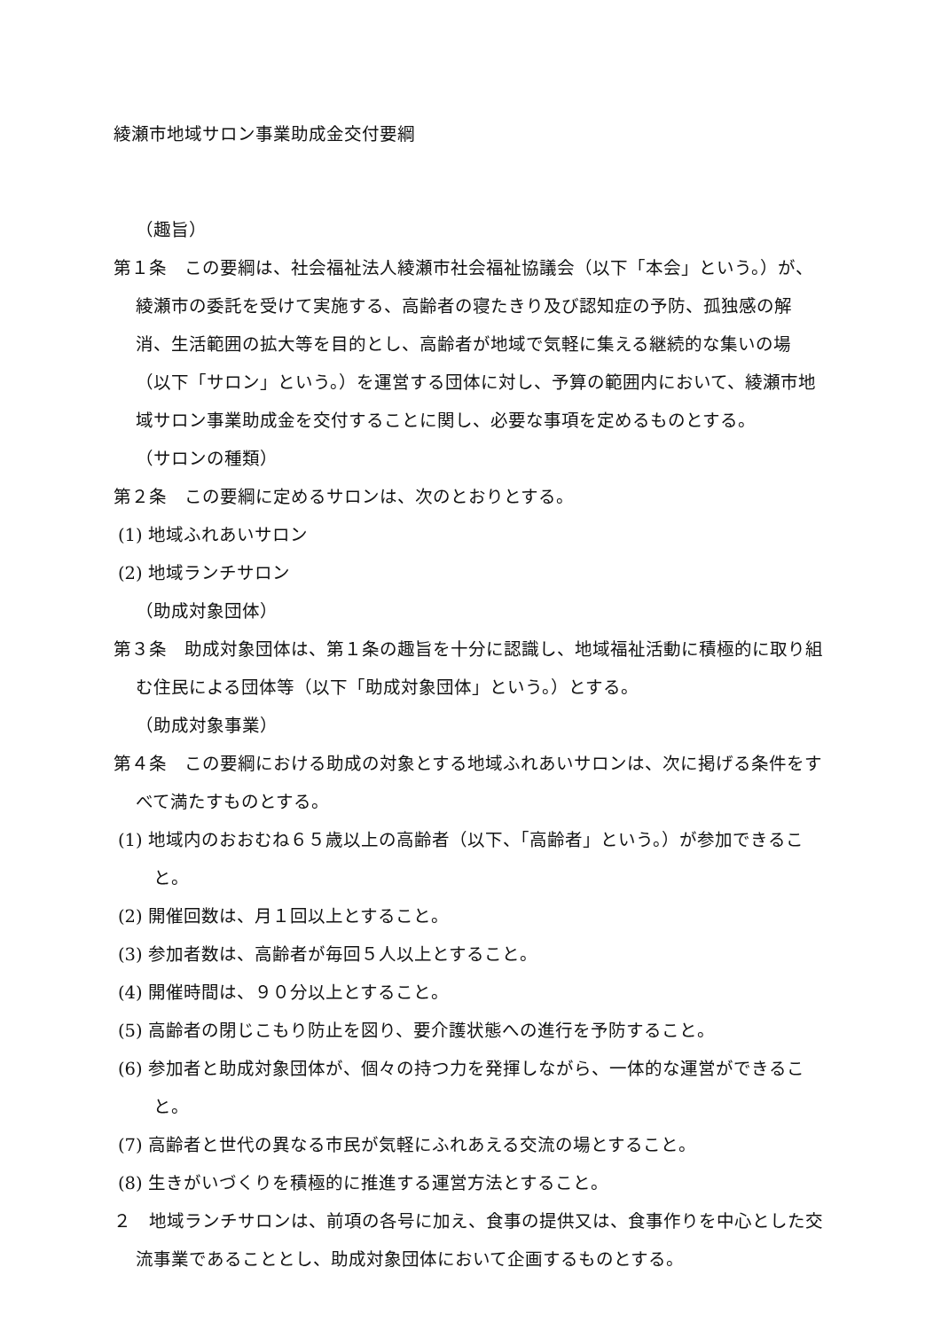綾瀬市地域サロン事業助成金交付要綱
（趣旨）
第１条　この要綱は、社会福祉法人綾瀬市社会福祉協議会（以下「本会」という。）が、綾瀬市の委託を受けて実施する、高齢者の寝たきり及び認知症の予防、孤独感の解消、生活範囲の拡大等を目的とし、高齢者が地域で気軽に集える継続的な集いの場（以下「サロン」という。）を運営する団体に対し、予算の範囲内において、綾瀬市地域サロン事業助成金を交付することに関し、必要な事項を定めるものとする。
（サロンの種類）
第２条　この要綱に定めるサロンは、次のとおりとする。
(1) 地域ふれあいサロン
(2) 地域ランチサロン
（助成対象団体）
第３条　助成対象団体は、第１条の趣旨を十分に認識し、地域福祉活動に積極的に取り組む住民による団体等（以下「助成対象団体」という。）とする。
（助成対象事業）
第４条　この要綱における助成の対象とする地域ふれあいサロンは、次に掲げる条件をすべて満たすものとする。
(1) 地域内のおおむね６５歳以上の高齢者（以下、「高齢者」という。）が参加できること。
(2) 開催回数は、月１回以上とすること。
(3) 参加者数は、高齢者が毎回５人以上とすること。
(4) 開催時間は、９０分以上とすること。
(5) 高齢者の閉じこもり防止を図り、要介護状態への進行を予防すること。
(6) 参加者と助成対象団体が、個々の持つ力を発揮しながら、一体的な運営ができること。
(7) 高齢者と世代の異なる市民が気軽にふれあえる交流の場とすること。
(8) 生きがいづくりを積極的に推進する運営方法とすること。
２　地域ランチサロンは、前項の各号に加え、食事の提供又は、食事作りを中心とした交流事業であることとし、助成対象団体において企画するものとする。